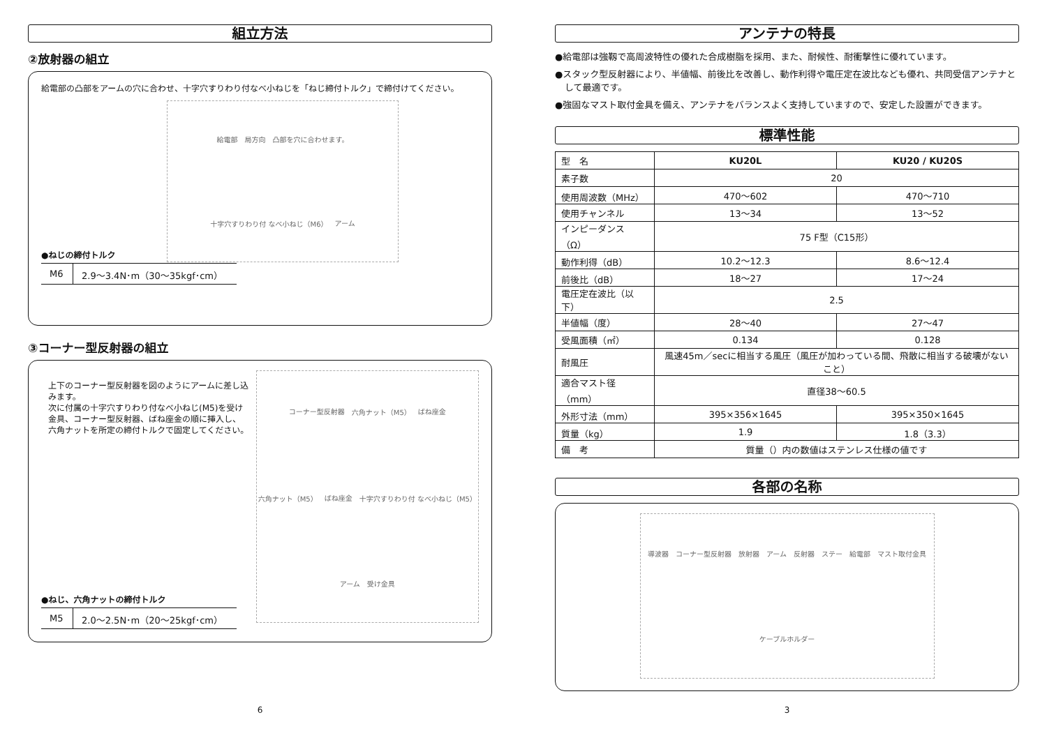組立方法
②放射器の組立
給電部の凸部をアームの穴に合わせ、十字穴すりわり付なべ小ねじを「ねじ締付トルク」で締付けてください。
給電部 局方向 凸部を穴に合わせます。 十字穴すりわり付 なべ小ねじ（M6） アーム
●ねじの締付トルク
| M6 | 2.9～3.4N･m（30～35kgf･cm） |
③コーナー型反射器の組立
上下のコーナー型反射器を図のようにアームに差し込みます。
次に付属の十字穴すりわり付なべ小ねじ(M5)を受け金具、コーナー型反射器、ばね座金の順に挿入し、六角ナットを所定の締付トルクで固定してください。
●ねじ、六角ナットの締付トルク
| M5 | 2.0～2.5N･m（20～25kgf･cm） |
コーナー型反射器 六角ナット（M5） ばね座金 六角ナット（M5） ばね座金 十字穴すりわり付 なべ小ねじ（M5） アーム 受け金具
6
アンテナの特長
●給電部は強靱で高周波特性の優れた合成樹脂を採用、また、耐候性、耐衝撃性に優れています。
●スタック型反射器により、半値幅、前後比を改善し、動作利得や電圧定在波比なども優れ、共同受信アンテナとして最適です。
●強固なマスト取付金具を備え、アンテナをバランスよく支持していますので、安定した設置ができます。
標準性能
| 型 名 | KU20L | KU20 / KU20S |
| 素子数 | 20 | |
| 使用周波数（MHz） | 470～602 | 470～710 |
| 使用チャンネル | 13～34 | 13～52 |
| インピーダンス（Ω） | 75 F型（C15形） | |
| 動作利得（dB） | 10.2～12.3 | 8.6～12.4 |
| 前後比（dB） | 18～27 | 17～24 |
| 電圧定在波比（以下） | 2.5 | |
| 半値幅（度） | 28～40 | 27～47 |
| 受風面積（㎡） | 0.134 | 0.128 |
| 耐風圧 | 風速45m／secに相当する風圧（風圧が加わっている間、飛散に相当する破壊がないこと） | |
| 適合マスト径（mm） | 直径38～60.5 | |
| 外形寸法（mm） | 395×356×1645 | 395×350×1645 |
| 質量（kg） | 1.9 | 1.8（3.3） |
| 備 考 | 質量（）内の数値はステンレス仕様の値です | |
各部の名称
導波器 コーナー型反射器 放射器 アーム 反射器 ステー 給電部 マスト取付金具 ケーブルホルダー
3